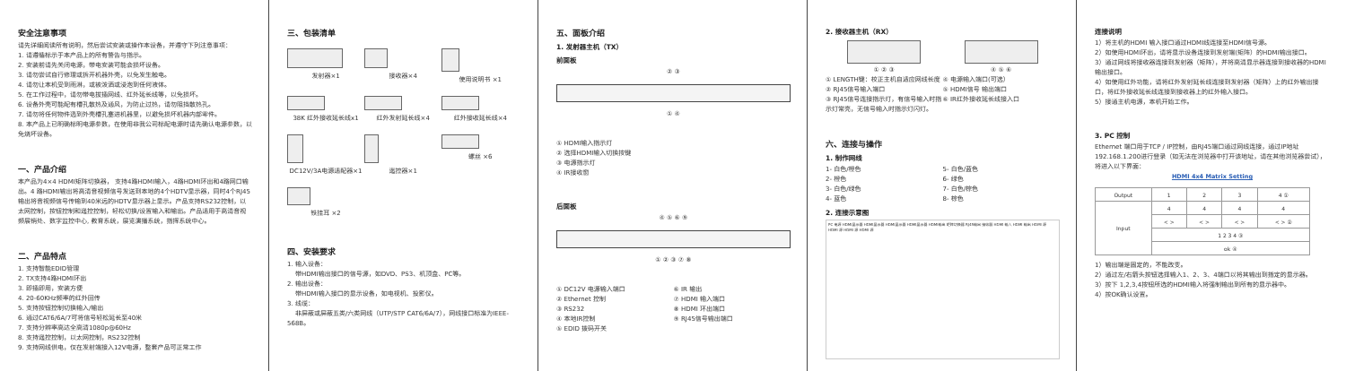安全注意事项
请先详细阅读所有说明，然后尝试安装或操作本设备，并遵守下列注意事项：
1. 请遵循标示于本产品上的所有警告与指示。
2. 安装前请先关闭电源，带电安装可能会损坏设备。
3. 请勿尝试自行修理或拆开机器外壳，以免发生触电。
4. 请勿让本机受到雨淋，或被泼洒或浸泡到任何液体。
5. 在工作过程中，请勿带电拔插网线、红外延长线等，以免损坏。
6. 设备外壳可能配有槽孔散热及通风，为防止过热，请勿阻挡散热孔。
7. 请勿将任何物件透到外壳槽孔塞进机器里，以避免损坏机器内部零件。
8. 本产品上已明确标明电源参数，在使用非我公司标配电源时请先确认电源参数，以免烧坏设备。
一、产品介绍
本产品为4×4 HDMI矩阵切换器， 支持4路HDMI输入，4路HDMI环出和4路网口输出。4 路HDMI输出将高清音视频信号发送到本地的4个HDTV显示器，同时4个RJ45输出将音视频信号传输到40米远的HDTV显示器上显示。产品支持RS232控制，以太网控制，按钮控制和遥控控制，轻松切换/设置输入和输出。产品适用于高清音视频展销处、数字监控中心, 教育系统，展览演播系统，指挥系统中心。
二、产品特点
1. 支持智能EDID管理
2. TX支持4路HDMI环出
3. 即插即用，安装方便
4. 20-60KHz频率的红外回传
5. 支持按钮控制切换输入/输出
6. 通过CAT6/6A/7可将信号轻松延长至40米
7. 支持分辨率高达全高清1080p@60Hz
8. 支持遥控控制，以太网控制，RS232控制
9. 支持网线供电，仅在发射端接入12V电源，整套产品可正常工作
三、包装清单
发射器×1
接收器×4
使用说明书 ×1
38K 红外接收延长线x1
红外发射延长线×4
红外接收延长线×4
DC12V/3A电源适配器×1
遥控器×1
螺丝 ×6
铁挂耳 ×2
四、安装要求
1. 输入设备：
带HDMI输出接口的信号源，如DVD、PS3、机顶盒、PC等。
2. 输出设备：
带HDMI输入接口的显示设备，如电视机、投影仪。
3. 线缆：
非屏蔽或屏蔽五类/六类网线（UTP/STP CAT6/6A/7），网线接口标准为IEEE-568B。
五、面板介绍
1. 发射器主机（TX）
前面板
② ③
① ④
① HDMI输入指示灯
② 选择HDMI输入切换按键
③ 电源指示灯
④ IR接收窗
后面板
④ ⑤ ⑥ ⑨
① ② ③ ⑦ ⑧
① DC12V 电源输入端口
② Ethernet 控制
③ RS232
④ 本地IR控制
⑤ EDID 拨码开关
⑥ IR 输出
⑦ HDMI 输入端口
⑧ HDMI 环出端口
⑨ RJ45信号输出端口
2. 接收器主机（RX）
① ② ③ ④ ⑤ ⑥
① LENGTH键：校正主机自适应网线长度
② RJ45信号输入端口
③ RJ45信号连接指示灯，有信号输入时指示灯常亮，无信号输入时指示灯闪灯。
④ 电源输入端口(可选）
⑤ HDMI信号 输出端口
⑥ IR红外接收延长线接入口
六、连接与操作
1. 制作网线
1- 白色/橙色
2- 橙色
3- 白色/绿色
4- 蓝色
5- 白色/蓝色
6- 绿色
7- 白色/棕色
8- 棕色
2. 连接示意图
PC 电源 HDMI显示器 HDMI显示器 HDMI显示器 HDMI显示器 HDMI输出 矩阵切换器 RJ45输出 接收器 HDMI 输入 HDMI 输出 HDMI 源 HDMI 源 HDMI 源 HDMI 源
连接说明
1）将主机的HDMI 输入接口通过HDMI线连接至HDMI信号源。
2）如使用HDMI环出，请将显示设备连接到发射端(矩阵）的HDMI输出接口。
3）通过网线将接收器连接到发射器（矩阵），并将高清显示器连接到接收器的HDMI输出接口。
4）如使用红外功能，请将红外发射延长线连接到发射器（矩阵）上的红外输出接口，将红外接收延长线连接到接收器上的红外输入接口。
5）接通主机电源，本机开始工作。
3. PC 控制
Ethernet 端口用于TCP / IP控制，由RJ45端口通过网线连接，通过IP地址192.168.1.200进行登录（如无法在浏览器中打开该地址，请在其他浏览器尝试），将进入以下界面：
HDMI 4x4 Matrix Setting
| Output | 1 | 2 | 3 | 4 ① |
| --- | --- | --- | --- | --- |
| Input | 4 | 4 | 4 | 4 |
| | < > | < > | < > | < > ② |
| | 1 2 3 4 ③ | | | |
| | ok ④ | | | |
1）输出端是固定的，不能改变。
2）通过左/右箭头按钮选择输入1、2、3、4端口以将其输出到指定的显示器。
3）按下 1,2,3,4按钮所选的HDMI输入将强制输出到所有的显示器中。
4）按OK确认设置。